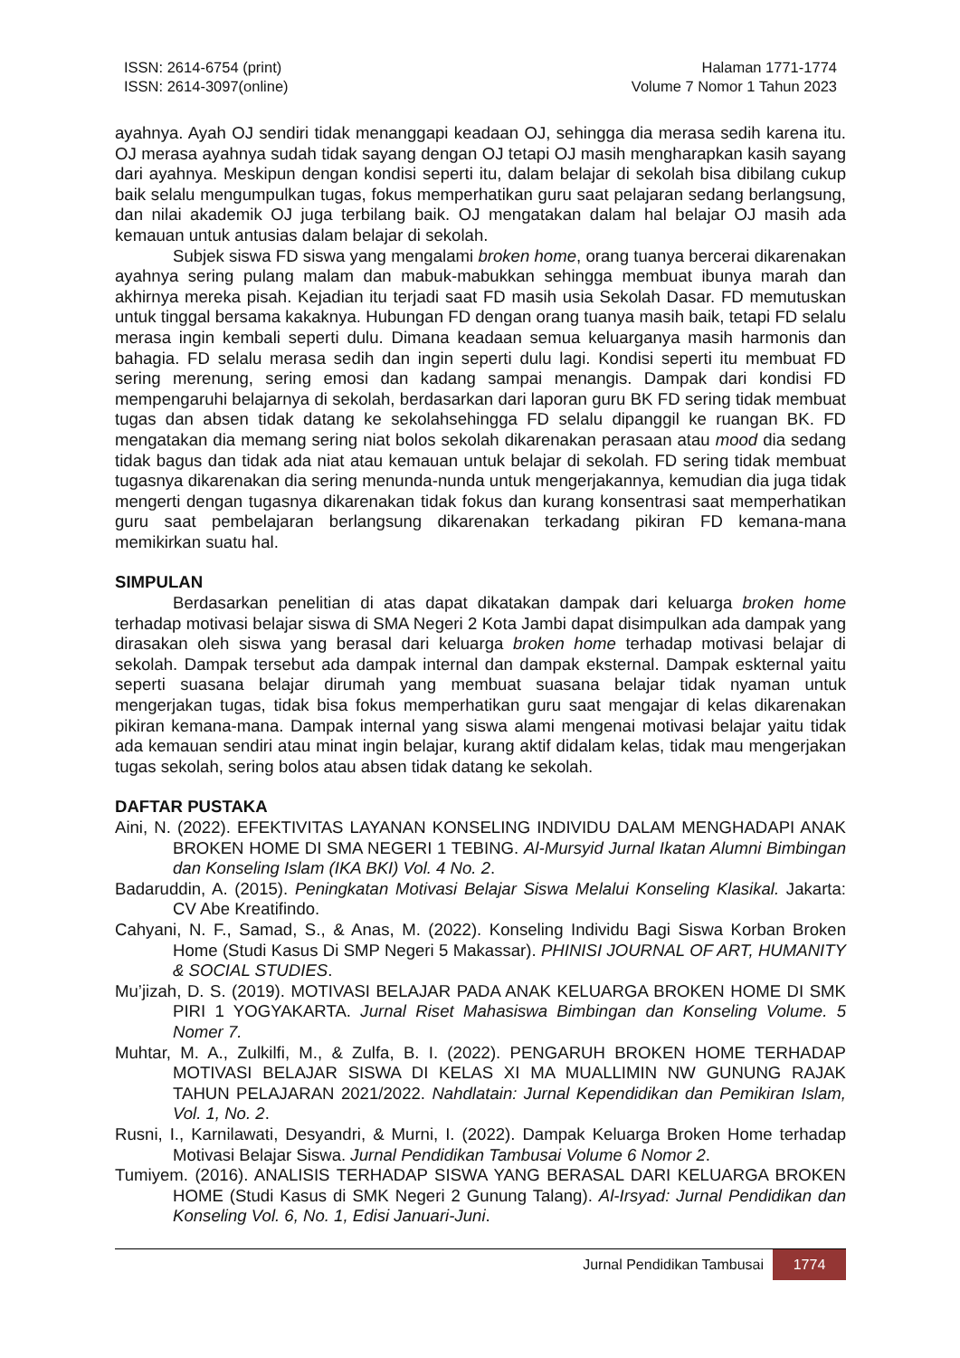ISSN: 2614-6754 (print)
ISSN: 2614-3097(online)
Halaman 1771-1774
Volume 7 Nomor 1 Tahun 2023
ayahnya. Ayah OJ sendiri tidak menanggapi keadaan OJ, sehingga dia merasa sedih karena itu. OJ merasa ayahnya sudah tidak sayang dengan OJ tetapi OJ masih mengharapkan kasih sayang dari ayahnya. Meskipun dengan kondisi seperti itu, dalam belajar di sekolah bisa dibilang cukup baik selalu mengumpulkan tugas, fokus memperhatikan guru saat pelajaran sedang berlangsung, dan nilai akademik OJ juga terbilang baik. OJ mengatakan dalam hal belajar OJ masih ada kemauan untuk antusias dalam belajar di sekolah.
Subjek siswa FD siswa yang mengalami broken home, orang tuanya bercerai dikarenakan ayahnya sering pulang malam dan mabuk-mabukkan sehingga membuat ibunya marah dan akhirnya mereka pisah. Kejadian itu terjadi saat FD masih usia Sekolah Dasar. FD memutuskan untuk tinggal bersama kakaknya. Hubungan FD dengan orang tuanya masih baik, tetapi FD selalu merasa ingin kembali seperti dulu. Dimana keadaan semua keluarganya masih harmonis dan bahagia. FD selalu merasa sedih dan ingin seperti dulu lagi. Kondisi seperti itu membuat FD sering merenung, sering emosi dan kadang sampai menangis. Dampak dari kondisi FD mempengaruhi belajarnya di sekolah, berdasarkan dari laporan guru BK FD sering tidak membuat tugas dan absen tidak datang ke sekolahsehingga FD selalu dipanggil ke ruangan BK. FD mengatakan dia memang sering niat bolos sekolah dikarenakan perasaan atau mood dia sedang tidak bagus dan tidak ada niat atau kemauan untuk belajar di sekolah. FD sering tidak membuat tugasnya dikarenakan dia sering menunda-nunda untuk mengerjakannya, kemudian dia juga tidak mengerti dengan tugasnya dikarenakan tidak fokus dan kurang konsentrasi saat memperhatikan guru saat pembelajaran berlangsung dikarenakan terkadang pikiran FD kemana-mana memikirkan suatu hal.
SIMPULAN
Berdasarkan penelitian di atas dapat dikatakan dampak dari keluarga broken home terhadap motivasi belajar siswa di SMA Negeri 2 Kota Jambi dapat disimpulkan ada dampak yang dirasakan oleh siswa yang berasal dari keluarga broken home terhadap motivasi belajar di sekolah. Dampak tersebut ada dampak internal dan dampak eksternal. Dampak eskternal yaitu seperti suasana belajar dirumah yang membuat suasana belajar tidak nyaman untuk mengerjakan tugas, tidak bisa fokus memperhatikan guru saat mengajar di kelas dikarenakan pikiran kemana-mana. Dampak internal yang siswa alami mengenai motivasi belajar yaitu tidak ada kemauan sendiri atau minat ingin belajar, kurang aktif didalam kelas, tidak mau mengerjakan tugas sekolah, sering bolos atau absen tidak datang ke sekolah.
DAFTAR PUSTAKA
Aini, N. (2022). EFEKTIVITAS LAYANAN KONSELING INDIVIDU DALAM MENGHADAPI ANAK BROKEN HOME DI SMA NEGERI 1 TEBING. Al-Mursyid Jurnal Ikatan Alumni Bimbingan dan Konseling Islam (IKA BKI) Vol. 4 No. 2.
Badaruddin, A. (2015). Peningkatan Motivasi Belajar Siswa Melalui Konseling Klasikal. Jakarta: CV Abe Kreatifindo.
Cahyani, N. F., Samad, S., & Anas, M. (2022). Konseling Individu Bagi Siswa Korban Broken Home (Studi Kasus Di SMP Negeri 5 Makassar). PHINISI JOURNAL OF ART, HUMANITY & SOCIAL STUDIES.
Mu’jizah, D. S. (2019). MOTIVASI BELAJAR PADA ANAK KELUARGA BROKEN HOME DI SMK PIRI 1 YOGYAKARTA. Jurnal Riset Mahasiswa Bimbingan dan Konseling Volume. 5 Nomer 7.
Muhtar, M. A., Zulkilfi, M., & Zulfa, B. I. (2022). PENGARUH BROKEN HOME TERHADAP MOTIVASI BELAJAR SISWA DI KELAS XI MA MUALLIMIN NW GUNUNG RAJAK TAHUN PELAJARAN 2021/2022. Nahdlatain: Jurnal Kependidikan dan Pemikiran Islam, Vol. 1, No. 2.
Rusni, I., Karnilawati, Desyandri, & Murni, I. (2022). Dampak Keluarga Broken Home terhadap Motivasi Belajar Siswa. Jurnal Pendidikan Tambusai Volume 6 Nomor 2.
Tumiyem. (2016). ANALISIS TERHADAP SISWA YANG BERASAL DARI KELUARGA BROKEN HOME (Studi Kasus di SMK Negeri 2 Gunung Talang). Al-Irsyad: Jurnal Pendidikan dan Konseling Vol. 6, No. 1, Edisi Januari-Juni.
Jurnal Pendidikan Tambusai 1774